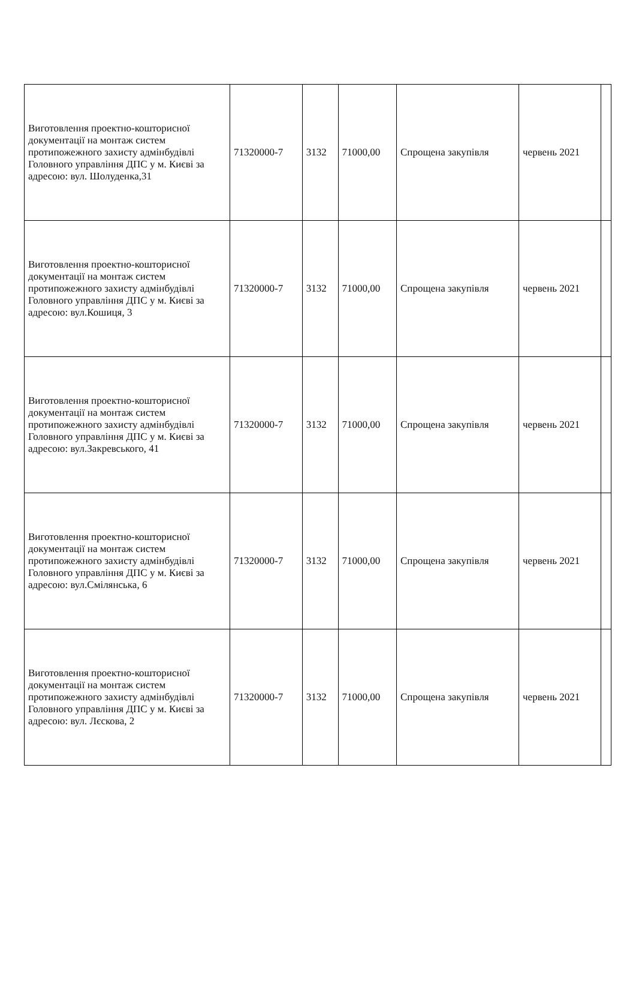| Виготовлення проектно-кошторисної документації на монтаж систем протипожежного захисту адмінбудівлі Головного управління ДПС у м. Києві за адресою: вул. Шолуденка,31 | 71320000-7 | 3132 | 71000,00 | Спрощена закупівля | червень 2021 | |
| Виготовлення проектно-кошторисної документації на монтаж систем протипожежного захисту адмінбудівлі Головного управління ДПС у м. Києві за адресою: вул.Кошиця, 3 | 71320000-7 | 3132 | 71000,00 | Спрощена закупівля | червень 2021 | |
| Виготовлення проектно-кошторисної документації на монтаж систем протипожежного захисту адмінбудівлі Головного управління ДПС у м. Києві за адресою: вул.Закревського, 41 | 71320000-7 | 3132 | 71000,00 | Спрощена закупівля | червень 2021 | |
| Виготовлення проектно-кошторисної документації на монтаж систем протипожежного захисту адмінбудівлі Головного управління ДПС у м. Києві за адресою: вул.Смілянська, 6 | 71320000-7 | 3132 | 71000,00 | Спрощена закупівля | червень 2021 | |
| Виготовлення проектно-кошторисної документації на монтаж систем протипожежного захисту адмінбудівлі Головного управління ДПС у м. Києві за адресою: вул. Лєскова, 2 | 71320000-7 | 3132 | 71000,00 | Спрощена закупівля | червень 2021 | |